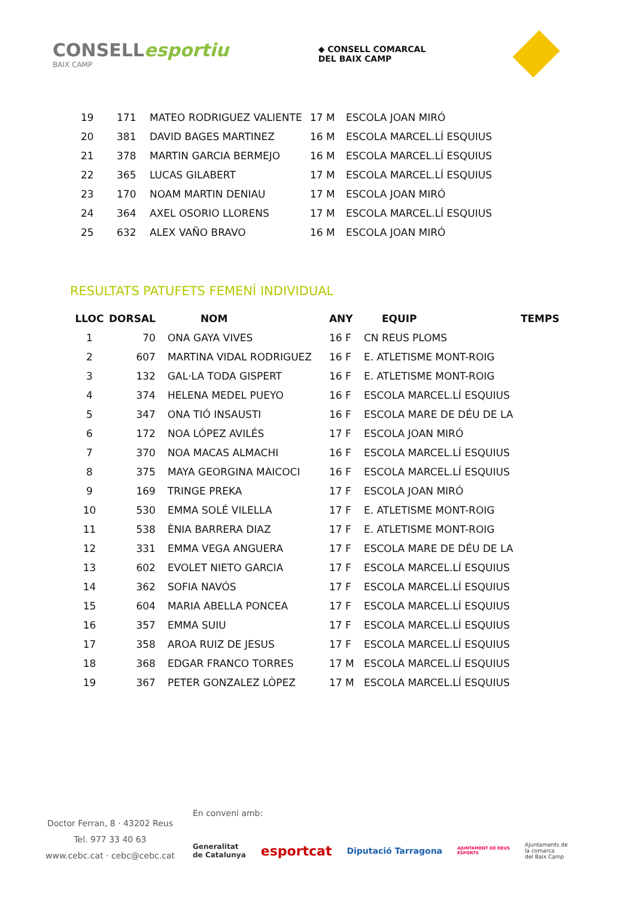CONSELLesportiu
BAIX CAMP
◆ CONSELL COMARCAL
DEL BAIX CAMP
| 19 | 171 | MATEO RODRIGUEZ VALIENTE | 17 M | ESCOLA JOAN MIRÓ |
| 20 | 381 | DAVID BAGES MARTINEZ | 16 M | ESCOLA MARCEL.LÍ ESQUIUS |
| 21 | 378 | MARTIN GARCIA BERMEJO | 16 M | ESCOLA MARCEL.LÍ ESQUIUS |
| 22 | 365 | LUCAS GILABERT | 17 M | ESCOLA MARCEL.LÍ ESQUIUS |
| 23 | 170 | NOAM MARTIN DENIAU | 17 M | ESCOLA JOAN MIRÓ |
| 24 | 364 | AXEL OSORIO LLORENS | 17 M | ESCOLA MARCEL.LÍ ESQUIUS |
| 25 | 632 | ALEX VAÑO BRAVO | 16 M | ESCOLA JOAN MIRÓ |
RESULTATS PATUFETS FEMENÍ INDIVIDUAL
| LLOC | DORSAL | NOM | ANY | EQUIP | TEMPS |
| --- | --- | --- | --- | --- | --- |
| 1 | 70 | ONA GAYA VIVES | 16 F | CN REUS PLOMS | |
| 2 | 607 | MARTINA VIDAL RODRIGUEZ | 16 F | E. ATLETISME MONT-ROIG | |
| 3 | 132 | GAL·LA TODA GISPERT | 16 F | E. ATLETISME MONT-ROIG | |
| 4 | 374 | HELENA MEDEL PUEYO | 16 F | ESCOLA MARCEL.LÍ ESQUIUS | |
| 5 | 347 | ONA TIÓ INSAUSTI | 16 F | ESCOLA MARE DE DÉU DE LA | |
| 6 | 172 | NOA LÓPEZ AVILÉS | 17 F | ESCOLA JOAN MIRÓ | |
| 7 | 370 | NOA MACAS ALMACHI | 16 F | ESCOLA MARCEL.LÍ ESQUIUS | |
| 8 | 375 | MAYA GEORGINA MAICOCI | 16 F | ESCOLA MARCEL.LÍ ESQUIUS | |
| 9 | 169 | TRINGE PREKA | 17 F | ESCOLA JOAN MIRÓ | |
| 10 | 530 | EMMA SOLÉ VILELLA | 17 F | E. ATLETISME MONT-ROIG | |
| 11 | 538 | ÈNIA BARRERA DIAZ | 17 F | E. ATLETISME MONT-ROIG | |
| 12 | 331 | EMMA VEGA ANGUERA | 17 F | ESCOLA MARE DE DÉU DE LA | |
| 13 | 602 | EVOLET NIETO GARCIA | 17 F | ESCOLA MARCEL.LÍ ESQUIUS | |
| 14 | 362 | SOFIA NAVÓS | 17 F | ESCOLA MARCEL.LÍ ESQUIUS | |
| 15 | 604 | MARIA ABELLA PONCEA | 17 F | ESCOLA MARCEL.LÍ ESQUIUS | |
| 16 | 357 | EMMA SUIU | 17 F | ESCOLA MARCEL.LÍ ESQUIUS | |
| 17 | 358 | AROA RUIZ DE JESUS | 17 F | ESCOLA MARCEL.LÍ ESQUIUS | |
| 18 | 368 | EDGAR FRANCO TORRES | 17 M | ESCOLA MARCEL.LÍ ESQUIUS | |
| 19 | 367 | PETER GONZALEZ LÒPEZ | 17 M | ESCOLA MARCEL.LÍ ESQUIUS | |
Doctor Ferran, 8 · 43202 Reus
Tel. 977 33 40 63
www.cebc.cat · cebc@cebc.cat
En conveni amb:
Generalitat
de Catalunya esportcat Diputació Tarragona AJUNTAMENT DE REUS
ESPORTS Ajuntaments de
la comarca
del Baix Camp